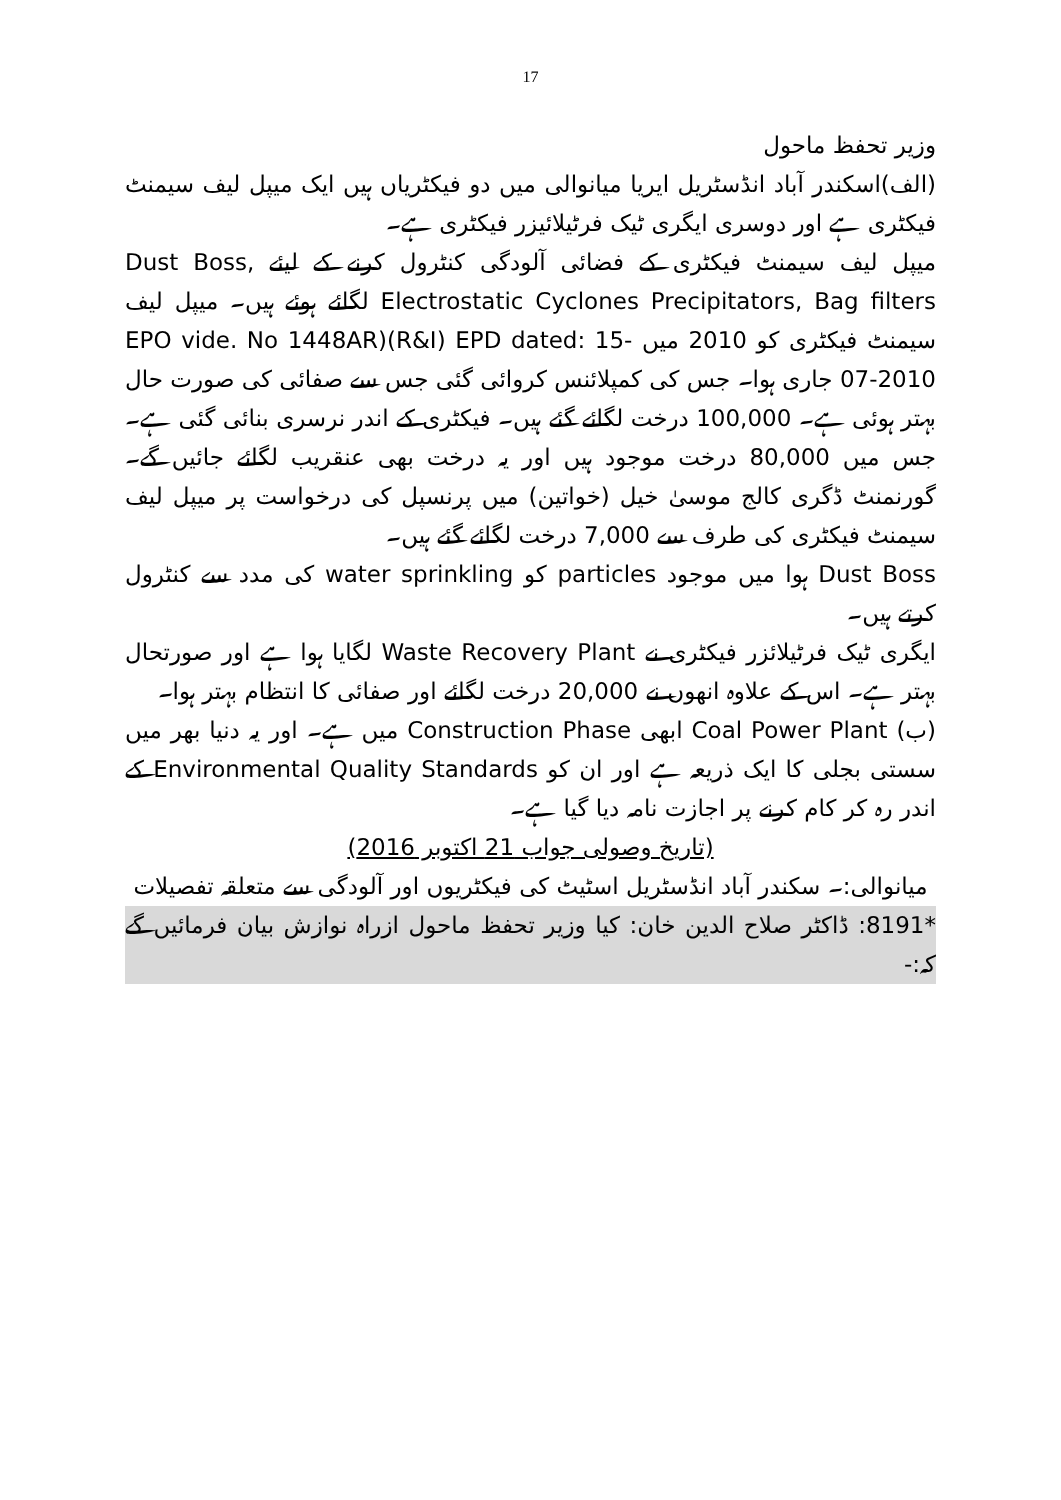17
وزیر تحفظ ماحول
(الف)اسکندر آباد انڈسٹریل ایریا میانوالی میں دو فیکٹریاں ہیں ایک میپل لیف سیمنٹ فیکٹری ہے اور دوسری ایگری ٹیک فرٹیلائیزر فیکٹری ہے۔
میپل لیف سیمنٹ فیکٹری کے فضائی آلودگی کنٹرول کرنے کے لیئے Dust Boss, Electrostatic Cyclones Precipitators, Bag filters لگائے ہوئے ہیں۔ میپل لیف سیمنٹ فیکٹری کو 2010 میں EPO vide. No 1448AR)(R&I) EPD dated: 15-07-2010 جاری ہوا۔ جس کی کمپلائنس کروائی گئی جس سے صفائی کی صورت حال بہتر ہوئی ہے۔ 100,000 درخت لگائے گئے ہیں۔ فیکٹری کے اندر نرسری بنائی گئی ہے۔ جس میں 80,000 درخت موجود ہیں اور یہ درخت بھی عنقریب لگائے جائیں گے۔ گورنمنٹ ڈگری کالج موسیٰ خیل (خواتین) میں پرنسپل کی درخواست پر میپل لیف سیمنٹ فیکٹری کی طرف سے 7,000 درخت لگائے گئے ہیں۔
Dust Boss ہوا میں موجود particles کو water sprinkling کی مدد سے کنٹرول کرتے ہیں۔
ایگری ٹیک فرٹیلائزر فیکٹری نے Waste Recovery Plant لگایا ہوا ہے اور صورتحال بہتر ہے۔ اس کے علاوہ انھوں نے 20,000 درخت لگائے اور صفائی کا انتظام بہتر ہوا۔
(ب) Coal Power Plant ابھی Construction Phase میں ہے۔ اور یہ دنیا بھر میں سستی بجلی کا ایک ذریعہ ہے اور ان کو Environmental Quality Standards کے اندر رہ کر کام کرنے پر اجازت نامہ دیا گیا ہے۔
(تاریخ وصولی جواب 21 اکتوبر 2016)
میانوالی:۔ سکندر آباد انڈسٹریل اسٹیٹ کی فیکٹریوں اور آلودگی سے متعلقہ تفصیلات
*8191: ڈاکٹر صلاح الدین خان: کیا وزیر تحفظ ماحول ازراہ نوازش بیان فرمائیں گے کہ:-